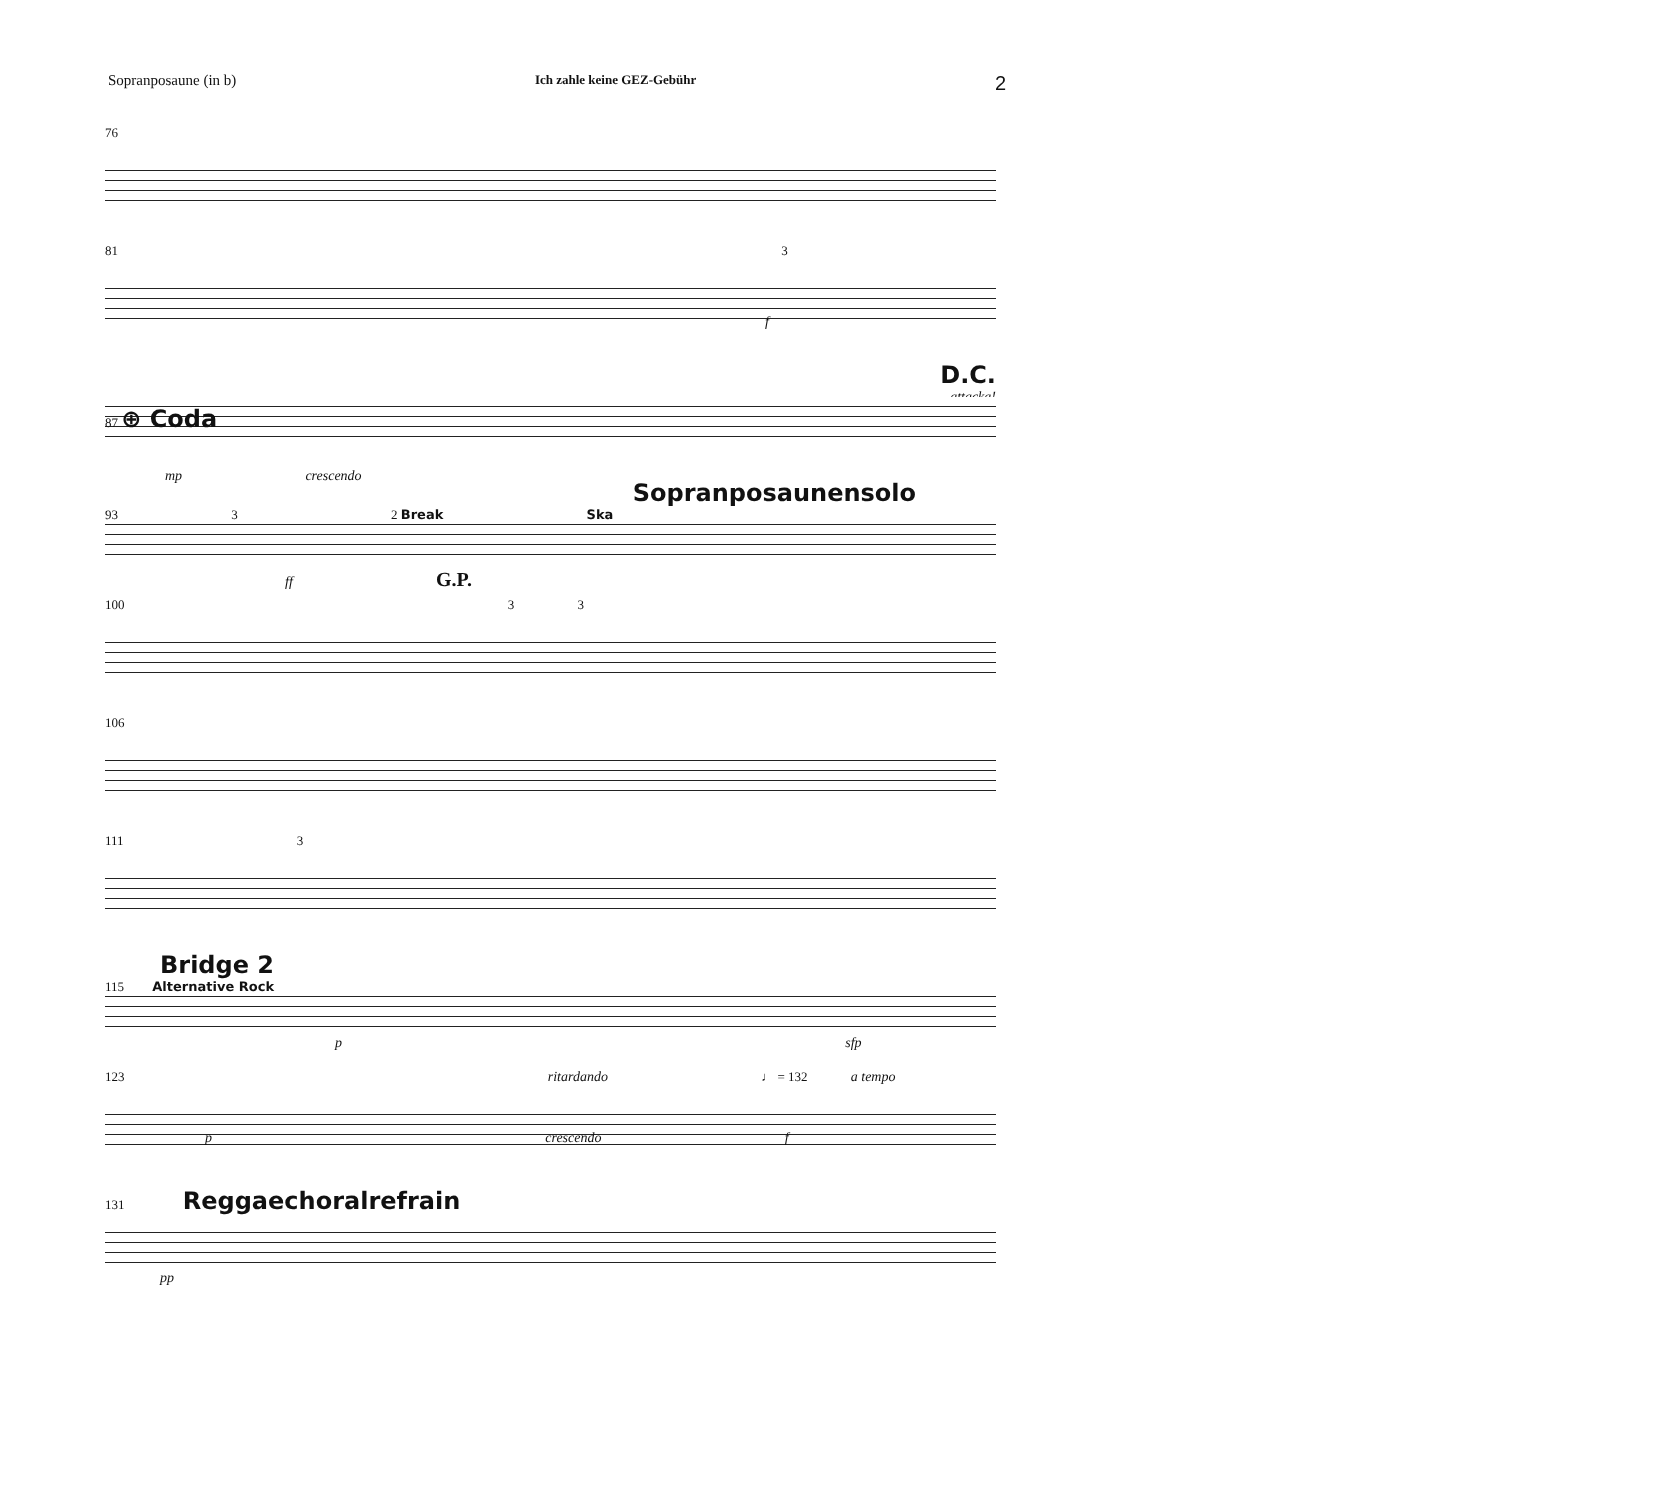Sopranposaune (in b) Ich zahle keine GEZ-Gebühr 2
76
81 3
f
D.C.
attacka!
87 ⊕ Coda
mp crescendo
Sopranposaunensolo
93 3 2 Break Ska
ff G.P.
100 3 3
106
111 3
Bridge 2
115 Alternative Rock
p sfp
123 ritardando ♩ = 132 a tempo
p crescendo f
131 Reggaechoralrefrain
pp